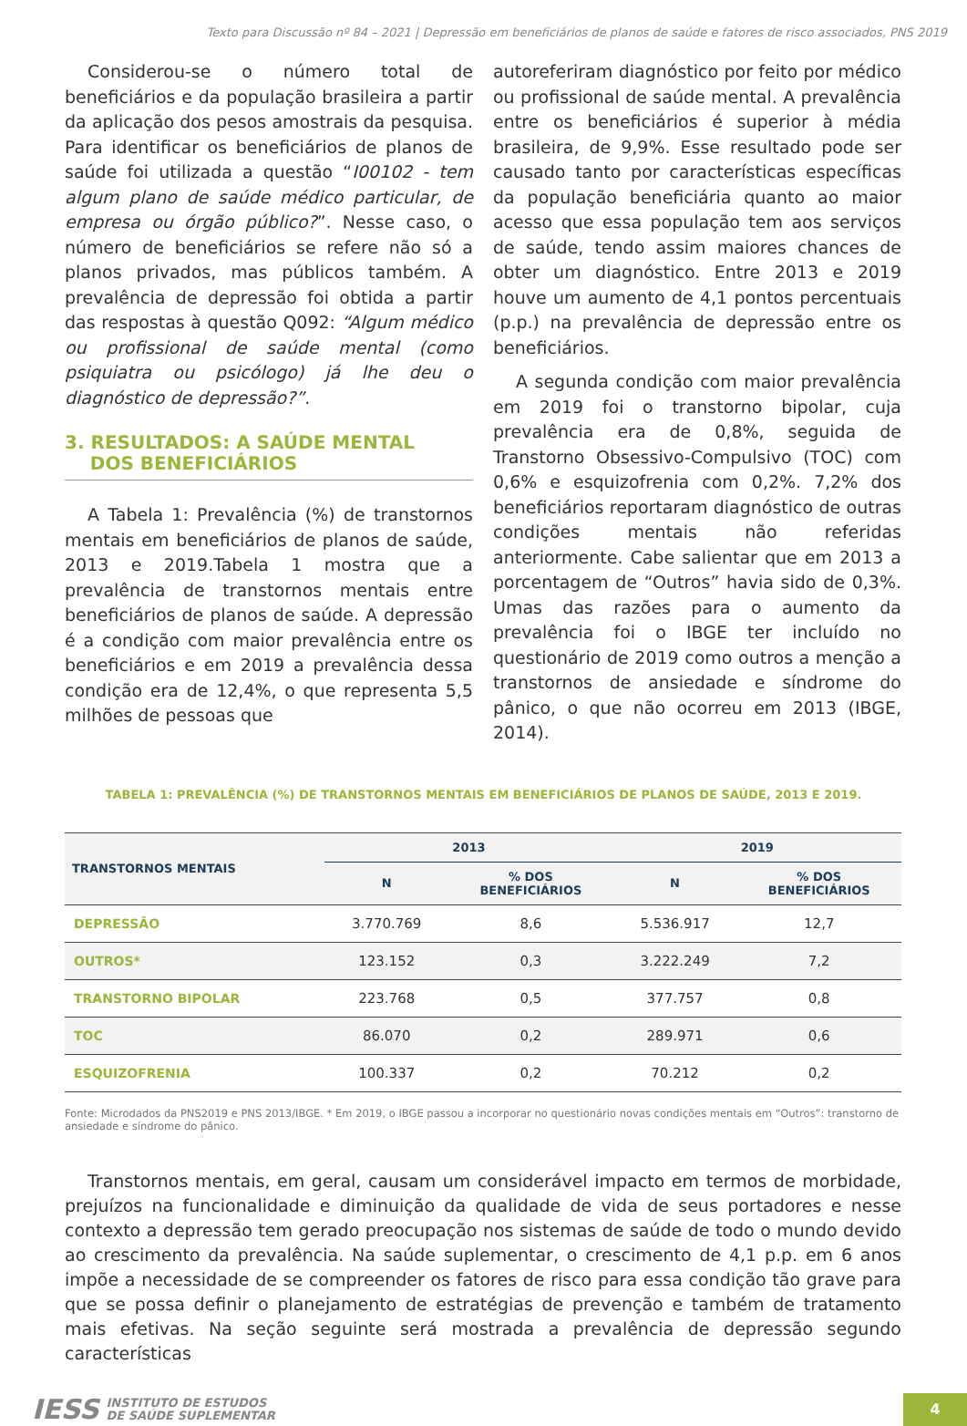Texto para Discussão nº 84 – 2021 | Depressão em beneficiários de planos de saúde e fatores de risco associados, PNS 2019
Considerou-se o número total de beneficiários e da população brasileira a partir da aplicação dos pesos amostrais da pesquisa. Para identificar os beneficiários de planos de saúde foi utilizada a questão “I00102 - tem algum plano de saúde médico particular, de empresa ou órgão público?”. Nesse caso, o número de beneficiários se refere não só a planos privados, mas públicos também. A prevalência de depressão foi obtida a partir das respostas à questão Q092: “Algum médico ou profissional de saúde mental (como psiquiatra ou psicólogo) já lhe deu o diagnóstico de depressão?”.
3. RESULTADOS: A SAÚDE MENTAL
DOS BENEFICIÁRIOS
A Tabela 1: Prevalência (%) de transtornos mentais em beneficiários de planos de saúde, 2013 e 2019.Tabela 1 mostra que a prevalência de transtornos mentais entre beneficiários de planos de saúde. A depressão é a condição com maior prevalência entre os beneficiários e em 2019 a prevalência dessa condição era de 12,4%, o que representa 5,5 milhões de pessoas que
autoreferiram diagnóstico por feito por médico ou profissional de saúde mental. A prevalência entre os beneficiários é superior à média brasileira, de 9,9%. Esse resultado pode ser causado tanto por características específicas da população beneficiária quanto ao maior acesso que essa população tem aos serviços de saúde, tendo assim maiores chances de obter um diagnóstico. Entre 2013 e 2019 houve um aumento de 4,1 pontos percentuais (p.p.) na prevalência de depressão entre os beneficiários.
A segunda condição com maior prevalência em 2019 foi o transtorno bipolar, cuja prevalência era de 0,8%, seguida de Transtorno Obsessivo-Compulsivo (TOC) com 0,6% e esquizofrenia com 0,2%. 7,2% dos beneficiários reportaram diagnóstico de outras condições mentais não referidas anteriormente. Cabe salientar que em 2013 a porcentagem de “Outros” havia sido de 0,3%. Umas das razões para o aumento da prevalência foi o IBGE ter incluído no questionário de 2019 como outros a menção a transtornos de ansiedade e síndrome do pânico, o que não ocorreu em 2013 (IBGE, 2014).
TABELA 1: PREVALÊNCIA (%) DE TRANSTORNOS MENTAIS EM BENEFICIÁRIOS DE PLANOS DE SAÚDE, 2013 E 2019.
| TRANSTORNOS MENTAIS | 2013 | | 2019 | |
| --- | --- | --- | --- | --- |
| | N | % DOS BENEFICIÁRIOS | N | % DOS BENEFICIÁRIOS |
| DEPRESSÃO | 3.770.769 | 8,6 | 5.536.917 | 12,7 |
| OUTROS* | 123.152 | 0,3 | 3.222.249 | 7,2 |
| TRANSTORNO BIPOLAR | 223.768 | 0,5 | 377.757 | 0,8 |
| TOC | 86.070 | 0,2 | 289.971 | 0,6 |
| ESQUIZOFRENIA | 100.337 | 0,2 | 70.212 | 0,2 |
Fonte: Microdados da PNS2019 e PNS 2013/IBGE. * Em 2019, o IBGE passou a incorporar no questionário novas condições mentais em “Outros”: transtorno de ansiedade e síndrome do pânico.
Transtornos mentais, em geral, causam um considerável impacto em termos de morbidade, prejuízos na funcionalidade e diminuição da qualidade de vida de seus portadores e nesse contexto a depressão tem gerado preocupação nos sistemas de saúde de todo o mundo devido ao crescimento da prevalência. Na saúde suplementar, o crescimento de 4,1 p.p. em 6 anos impõe a necessidade de se compreender os fatores de risco para essa condição tão grave para que se possa definir o planejamento de estratégias de prevenção e também de tratamento mais efetivas. Na seção seguinte será mostrada a prevalência de depressão segundo características
IESS INSTITUTO DE ESTUDOS
DE SAÚDE SUPLEMENTAR
4